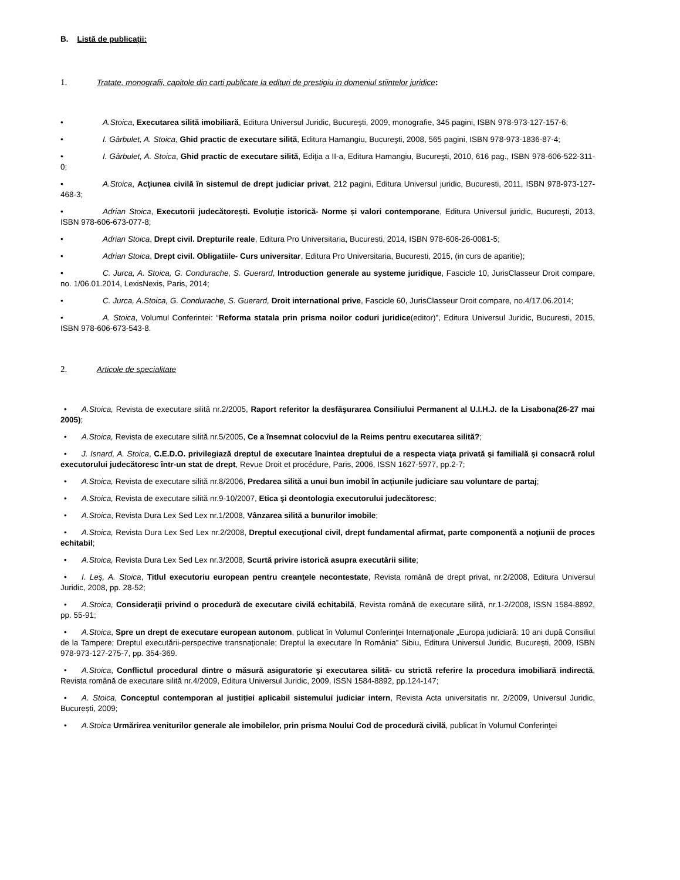B. Listă de publicaţii:
1. Tratate, monografii, capitole din carti publicate la edituri de prestigiu in domeniul stiintelor juridice:
• A.Stoica, Executarea silită imobiliară, Editura Universul Juridic, Bucureşti, 2009, monografie, 345 pagini, ISBN 978-973-127-157-6;
• I. Gârbulet, A. Stoica, Ghid practic de executare silită, Editura Hamangiu, Bucureşti, 2008, 565 pagini, ISBN 978-973-1836-87-4;
• I. Gârbulet, A. Stoica, Ghid practic de executare silită, Ediţia a II-a, Editura Hamangiu, Bucureşti, 2010, 616 pag., ISBN 978-606-522-311-0;
• A.Stoica, Acţiunea civilă în sistemul de drept judiciar privat, 212 pagini, Editura Universul juridic, Bucuresti, 2011, ISBN 978-973-127-468-3;
• Adrian Stoica, Executorii judecătorești. Evoluție istorică- Norme și valori contemporane, Editura Universul juridic, București, 2013, ISBN 978-606-673-077-8;
• Adrian Stoica, Drept civil. Drepturile reale, Editura Pro Universitaria, Bucuresti, 2014, ISBN 978-606-26-0081-5;
• Adrian Stoica, Drept civil. Obligatiile- Curs universitar, Editura Pro Universitaria, Bucuresti, 2015, (in curs de aparitie);
• C. Jurca, A. Stoica, G. Condurache, S. Guerard, Introduction generale au systeme juridique, Fascicle 10, JurisClasseur Droit compare, no. 1/06.01.2014, LexisNexis, Paris, 2014;
• C. Jurca, A.Stoica, G. Condurache, S. Guerard, Droit international prive, Fascicle 60, JurisClasseur Droit compare, no.4/17.06.2014;
• A. Stoica, Volumul Conferintei: “Reforma statala prin prisma noilor coduri juridice(editor)”, Editura Universul Juridic, Bucuresti, 2015, ISBN 978-606-673-543-8.
2. Articole de specialitate
• A.Stoica, Revista de executare silită nr.2/2005, Raport referitor la desfăşurarea Consiliului Permanent al U.I.H.J. de la Lisabona(26-27 mai 2005);
• A.Stoica, Revista de executare silită nr.5/2005, Ce a însemnat colocviul de la Reims pentru executarea silită?;
• J. Isnard, A. Stoica, C.E.D.O. privilegiază dreptul de executare înaintea dreptului de a respecta viaţa privată şi familială şi consacră rolul executorului judecătoresc într-un stat de drept, Revue Droit et procédure, Paris, 2006, ISSN 1627-5977, pp.2-7;
• A.Stoica, Revista de executare silită nr.8/2006, Predarea silită a unui bun imobil în acțiunile judiciare sau voluntare de partaj;
• A.Stoica, Revista de executare silită nr.9-10/2007, Etica şi deontologia executorului judecătoresc;
• A.Stoica, Revista Dura Lex Sed Lex nr.1/2008, Vânzarea silită a bunurilor imobile;
• A.Stoica, Revista Dura Lex Sed Lex nr.2/2008, Dreptul execuţional civil, drept fundamental afirmat, parte componentă a noţiunii de proces echitabil;
• A.Stoica, Revista Dura Lex Sed Lex nr.3/2008, Scurtă privire istorică asupra executării silite;
• I. Leş, A. Stoica, Titlul executoriu european pentru creanţele necontestate, Revista română de drept privat, nr.2/2008, Editura Universul Juridic, 2008, pp. 28-52;
• A.Stoica, Consideraţii privind o procedură de executare civilă echitabilă, Revista română de executare silită, nr.1-2/2008, ISSN 1584-8892, pp. 55-91;
• A.Stoica, Spre un drept de executare european autonom, publicat în Volumul Conferinţei Internaţionale „Europa judiciară: 10 ani după Consiliul de la Tampere; Dreptul executării-perspective transnaţionale; Dreptul la executare în România” Sibiu, Editura Universul Juridic, Bucureşti, 2009, ISBN 978-973-127-275-7, pp. 354-369.
• A.Stoica, Conflictul procedural dintre o măsură asiguratorie şi executarea silită- cu strictă referire la procedura imobiliară indirectă, Revista română de executare silită nr.4/2009, Editura Universul Juridic, 2009, ISSN 1584-8892, pp.124-147;
• A. Stoica, Conceptul contemporan al justiției aplicabil sistemului judiciar intern, Revista Acta universitatis nr. 2/2009, Universul Juridic, București, 2009;
• A.Stoica Urmărirea veniturilor generale ale imobilelor, prin prisma Noului Cod de procedură civilă, publicat în Volumul Conferinţei